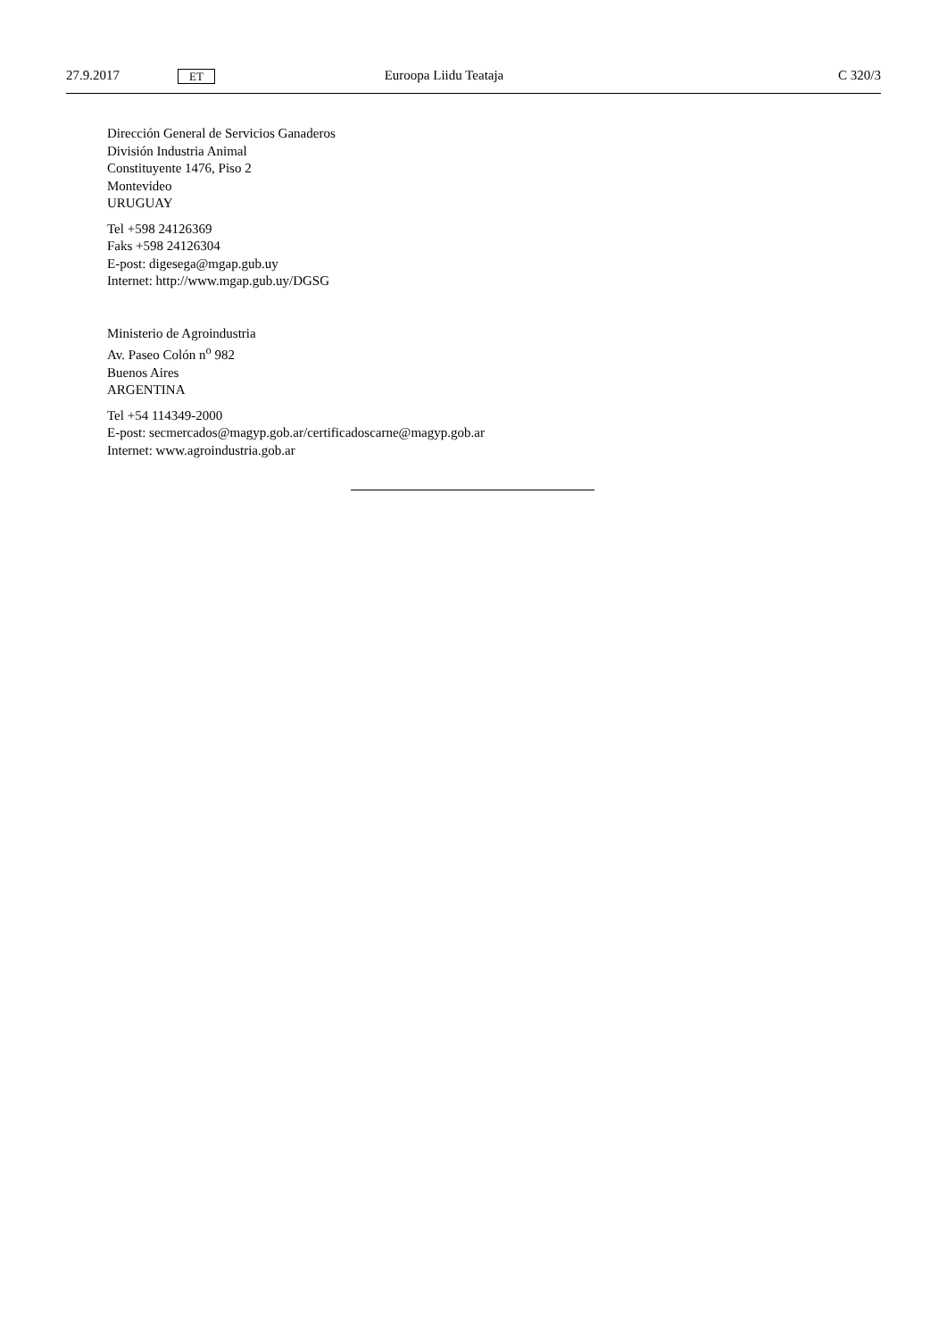27.9.2017 ET Euroopa Liidu Teataja C 320/3
Dirección General de Servicios Ganaderos
División Industria Animal
Constituyente 1476, Piso 2
Montevideo
URUGUAY
Tel +598 24126369
Faks +598 24126304
E-post: digesega@mgap.gub.uy
Internet: http://www.mgap.gub.uy/DGSG
Ministerio de Agroindustria
Av. Paseo Colón n<sup>o</sup> 982
Buenos Aires
ARGENTINA
Tel +54 114349-2000
E-post: secmercados@magyp.gob.ar/certificadoscarne@magyp.gob.ar
Internet: www.agroindustria.gob.ar